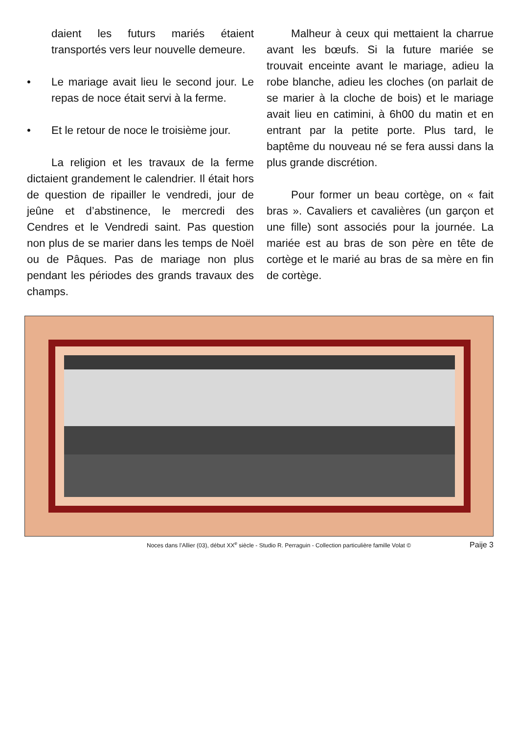daient les futurs mariés étaient transportés vers leur nouvelle demeure.
• Le mariage avait lieu le second jour. Le repas de noce était servi à la ferme.
• Et le retour de noce le troisième jour.
La religion et les travaux de la ferme dictaient grandement le calendrier. Il était hors de question de ripailler le vendredi, jour de jeûne et d’abstinence, le mercredi des Cendres et le Vendredi saint. Pas question non plus de se marier dans les temps de Noël ou de Pâques. Pas de mariage non plus pendant les périodes des grands travaux des champs.
Malheur à ceux qui mettaient la charrue avant les bœufs. Si la future mariée se trouvait enceinte avant le mariage, adieu la robe blanche, adieu les cloches (on parlait de se marier à la cloche de bois) et le mariage avait lieu en catimini, à 6h00 du matin et en entrant par la petite porte. Plus tard, le baptême du nouveau né se fera aussi dans la plus grande discrétion.
Pour former un beau cortège, on « fait bras ». Cavaliers et cavalières (un garçon et une fille) sont associés pour la journée. La mariée est au bras de son père en tête de cortège et le marié au bras de sa mère en fin de cortège.
Noces dans l’Allier (03), début XX<sup>e</sup> siècle - Studio R. Perraguin - Collection particulière famille Volat © Paije 3